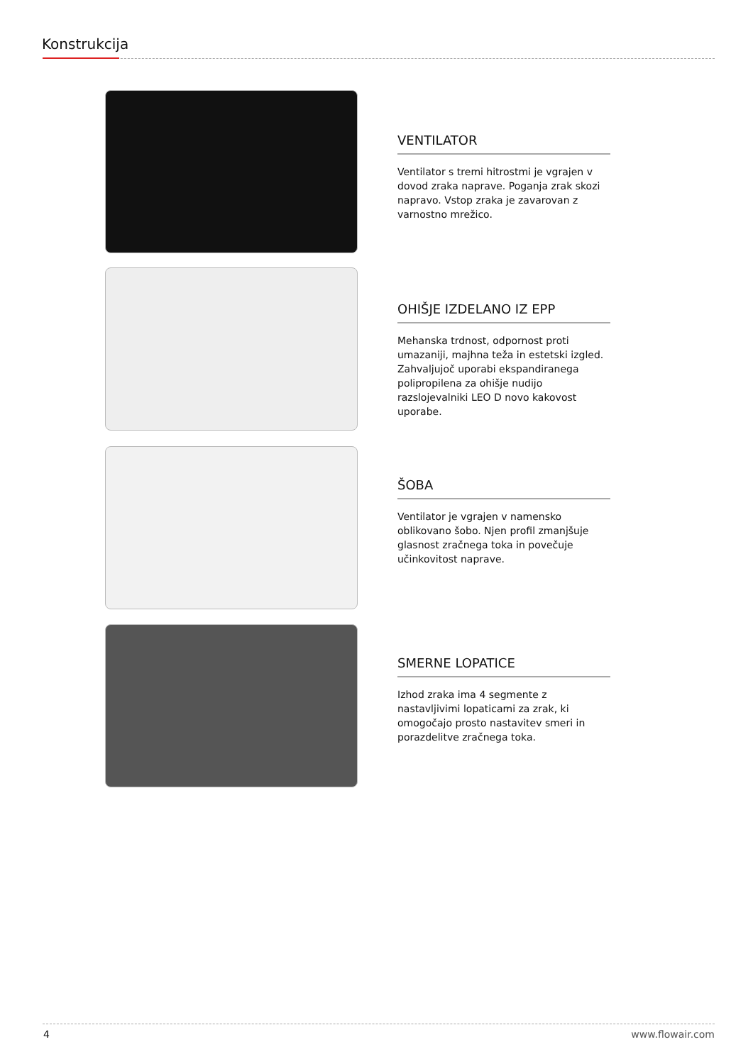Konstrukcija
VENTILATOR
Ventilator s tremi hitrostmi je vgrajen v dovod zraka naprave. Poganja zrak skozi napravo. Vstop zraka je zavarovan z varnostno mrežico.
OHIŠJE IZDELANO IZ EPP
Mehanska trdnost, odpornost proti umazaniji, majhna teža in estetski izgled. Zahvaljujoč uporabi ekspandiranega polipropilena za ohišje nudijo razslojevalniki LEO D novo kakovost uporabe.
ŠOBA
Ventilator je vgrajen v namensko oblikovano šobo. Njen profil zmanjšuje glasnost zračnega toka in povečuje učinkovitost naprave.
SMERNE LOPATICE
Izhod zraka ima 4 segmente z nastavljivimi lopaticami za zrak, ki omogočajo prosto nastavitev smeri in porazdelitve zračnega toka.
4 www.flowair.com